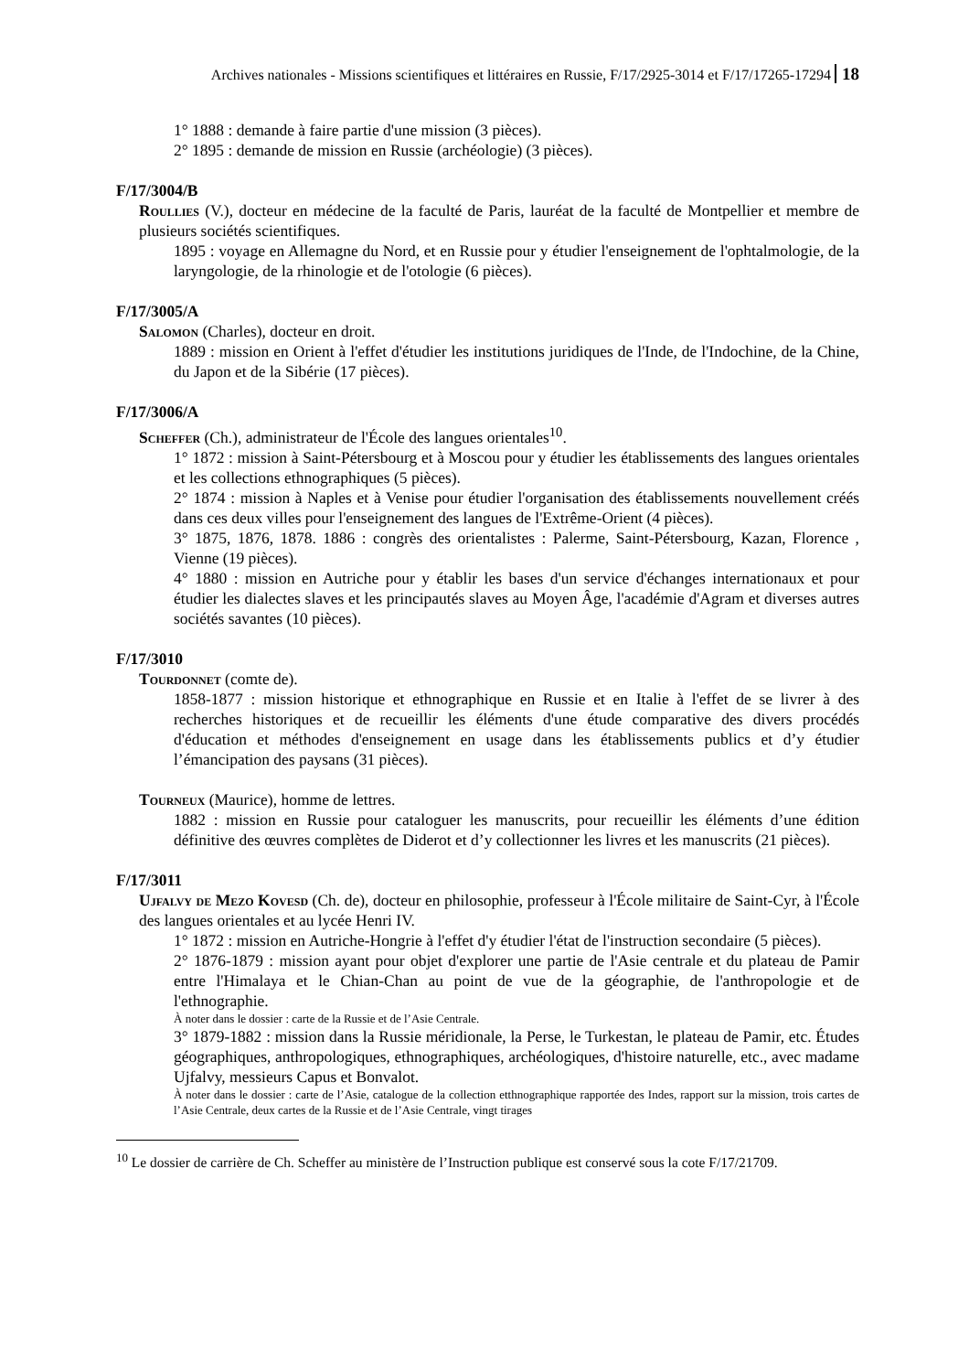Archives nationales - Missions scientifiques et littéraires en Russie, F/17/2925-3014 et F/17/17265-17294 18
1° 1888 : demande à faire partie d'une mission (3 pièces).
2° 1895 : demande de mission en Russie (archéologie) (3 pièces).
F/17/3004/B
Roullies (V.), docteur en médecine de la faculté de Paris, lauréat de la faculté de Montpellier et membre de plusieurs sociétés scientifiques.
1895 : voyage en Allemagne du Nord, et en Russie pour y étudier l'enseignement de l'ophtalmologie, de la laryngologie, de la rhinologie et de l'otologie (6 pièces).
F/17/3005/A
Salomon (Charles), docteur en droit.
1889 : mission en Orient à l'effet d'étudier les institutions juridiques de l'Inde, de l'Indochine, de la Chine, du Japon et de la Sibérie (17 pièces).
F/17/3006/A
Scheffer (Ch.), administrateur de l'École des langues orientales<sup>10</sup>.
1° 1872 : mission à Saint-Pétersbourg et à Moscou pour y étudier les établissements des langues orientales et les collections ethnographiques (5 pièces).
2° 1874 : mission à Naples et à Venise pour étudier l'organisation des établissements nouvellement créés dans ces deux villes pour l'enseignement des langues de l'Extrême-Orient (4 pièces).
3° 1875, 1876, 1878. 1886 : congrès des orientalistes : Palerme, Saint-Pétersbourg, Kazan, Florence , Vienne (19 pièces).
4° 1880 : mission en Autriche pour y établir les bases d'un service d'échanges internationaux et pour étudier les dialectes slaves et les principautés slaves au Moyen Âge, l'académie d'Agram et diverses autres sociétés savantes (10 pièces).
F/17/3010
Tourdonnet (comte de).
1858-1877 : mission historique et ethnographique en Russie et en Italie à l'effet de se livrer à des recherches historiques et de recueillir les éléments d'une étude comparative des divers procédés d'éducation et méthodes d'enseignement en usage dans les établissements publics et d’y étudier l’émancipation des paysans (31 pièces).
Tourneux (Maurice), homme de lettres.
1882 : mission en Russie pour cataloguer les manuscrits, pour recueillir les éléments d’une édition définitive des œuvres complètes de Diderot et d’y collectionner les livres et les manuscrits (21 pièces).
F/17/3011
Ujfalvy de Mezo Kovesd (Ch. de), docteur en philosophie, professeur à l'École militaire de Saint-Cyr, à l'École des langues orientales et au lycée Henri IV.
1° 1872 : mission en Autriche-Hongrie à l'effet d'y étudier l'état de l'instruction secondaire (5 pièces).
2° 1876-1879 : mission ayant pour objet d'explorer une partie de l'Asie centrale et du plateau de Pamir entre l'Himalaya et le Chian-Chan au point de vue de la géographie, de l'anthropologie et de l'ethnographie.
À noter dans le dossier : carte de la Russie et de l’Asie Centrale.
3° 1879-1882 : mission dans la Russie méridionale, la Perse, le Turkestan, le plateau de Pamir, etc. Études géographiques, anthropologiques, ethnographiques, archéologiques, d'histoire naturelle, etc., avec madame Ujfalvy, messieurs Capus et Bonvalot.
À noter dans le dossier : carte de l’Asie, catalogue de la collection etthnographique rapportée des Indes, rapport sur la mission, trois cartes de l’Asie Centrale, deux cartes de la Russie et de l’Asie Centrale, vingt tirages
<sup>10</sup> Le dossier de carrière de Ch. Scheffer au ministère de l’Instruction publique est conservé sous la cote F/17/21709.